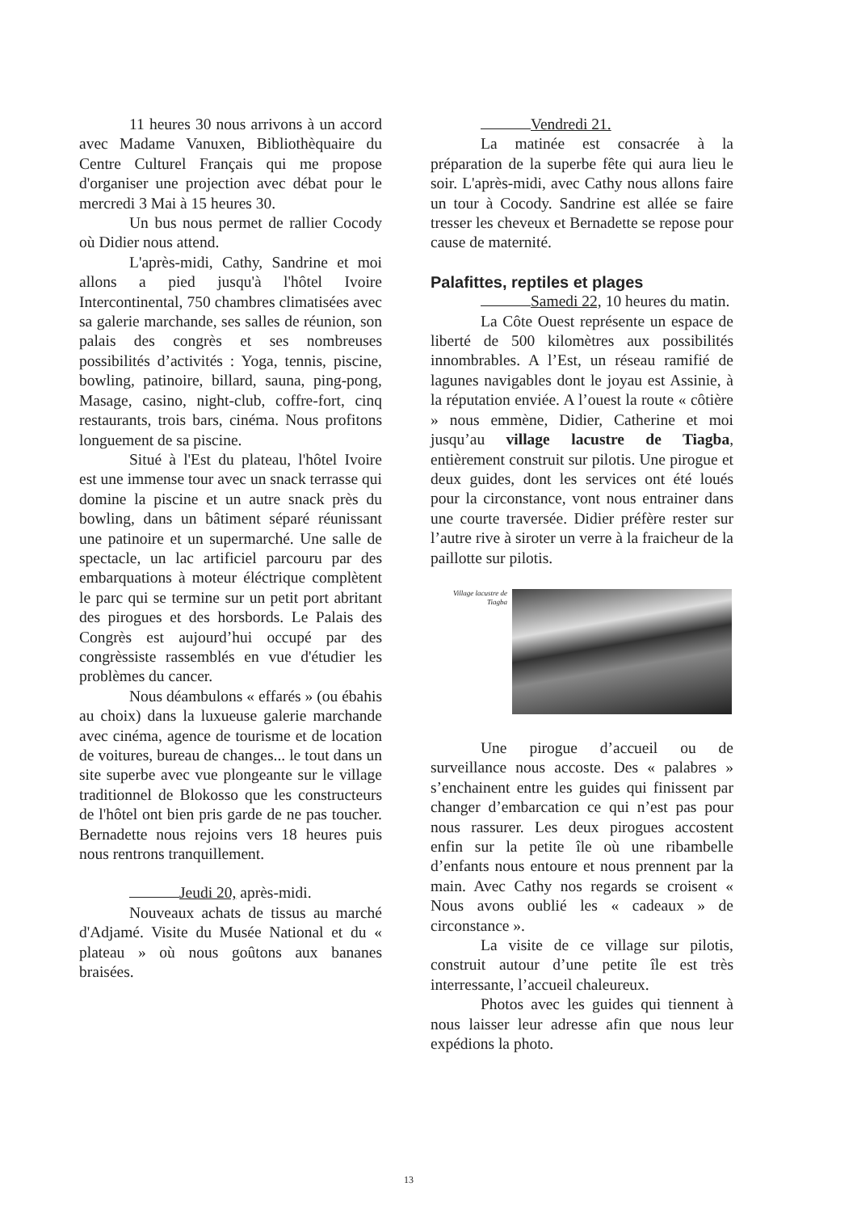11 heures 30 nous arrivons à un accord avec Madame Vanuxen, Bibliothèquaire du Centre Culturel Français qui me propose d'organiser une projection avec débat pour le mercredi 3 Mai à 15 heures 30.
Un bus nous permet de rallier Cocody où Didier nous attend.
L'après-midi, Cathy, Sandrine et moi allons a pied jusqu'à l'hôtel Ivoire Intercontinental, 750 chambres climatisées avec sa galerie marchande, ses salles de réunion, son palais des congrès et ses nombreuses possibilités d’activités : Yoga, tennis, piscine, bowling, patinoire, billard, sauna, ping-pong, Masage, casino, night-club, coffre-fort, cinq restaurants, trois bars, cinéma. Nous profitons longuement de sa piscine.
Situé à l'Est du plateau, l'hôtel Ivoire est une immense tour avec un snack terrasse qui domine la piscine et un autre snack près du bowling, dans un bâtiment séparé réunissant une patinoire et un supermarché. Une salle de spectacle, un lac artificiel parcouru par des embarquations à moteur éléctrique complètent le parc qui se termine sur un petit port abritant des pirogues et des horsbords. Le Palais des Congrès est aujourd’hui occupé par des congrèssiste rassemblés en vue d'étudier les problèmes du cancer.
Nous déambulons « effarés » (ou ébahis au choix) dans la luxueuse galerie marchande avec cinéma, agence de tourisme et de location de voitures, bureau de changes... le tout dans un site superbe avec vue plongeante sur le village traditionnel de Blokosso que les constructeurs de l'hôtel ont bien pris garde de ne pas toucher. Bernadette nous rejoins vers 18 heures puis nous rentrons tranquillement.
Jeudi 20, après-midi.
Nouveaux achats de tissus au marché d'Adjamé. Visite du Musée National et du « plateau » où nous goûtons aux bananes braisées.
Vendredi 21.
La matinée est consacrée à la préparation de la superbe fête qui aura lieu le soir. L'après-midi, avec Cathy nous allons faire un tour à Cocody. Sandrine est allée se faire tresser les cheveux et Bernadette se repose pour cause de maternité.
Palafittes, reptiles et plages
Samedi 22, 10 heures du matin.
La Côte Ouest représente un espace de liberté de 500 kilomètres aux possibilités innombrables. A l’Est, un réseau ramifié de lagunes navigables dont le joyau est Assinie, à la réputation enviée. A l’ouest la route « côtière » nous emmène, Didier, Catherine et moi jusqu’au village lacustre de Tiagba, entièrement construit sur pilotis. Une pirogue et deux guides, dont les services ont été loués pour la circonstance, vont nous entrainer dans une courte traversée. Didier préfère rester sur l’autre rive à siroter un verre à la fraicheur de la paillotte sur pilotis.
Village lacustre de Tiagba
Une pirogue d’accueil ou de surveillance nous accoste. Des « palabres » s’enchainent entre les guides qui finissent par changer d’embarcation ce qui n’est pas pour nous rassurer. Les deux pirogues accostent enfin sur la petite île où une ribambelle d’enfants nous entoure et nous prennent par la main. Avec Cathy nos regards se croisent « Nous avons oublié les « cadeaux » de circonstance ».
La visite de ce village sur pilotis, construit autour d’une petite île est très interressante, l’accueil chaleureux.
Photos avec les guides qui tiennent à nous laisser leur adresse afin que nous leur expédions la photo.
13